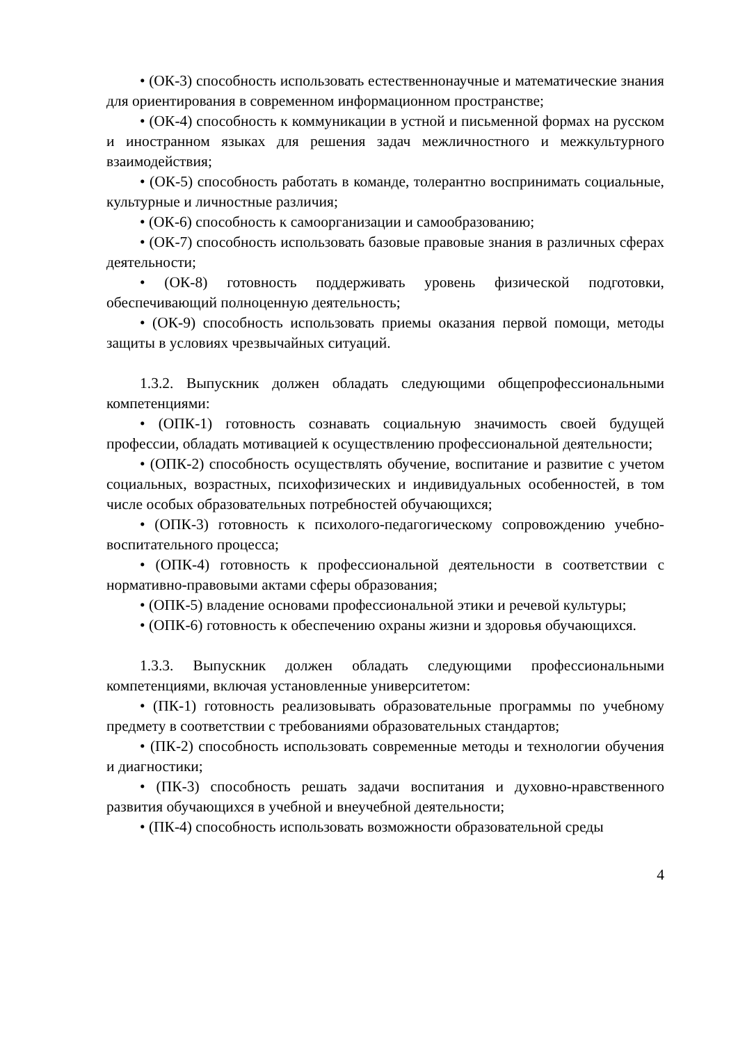• (ОК-3) способность использовать естественнонаучные и математические знания для ориентирования в современном информационном пространстве;
• (ОК-4) способность к коммуникации в устной и письменной формах на русском и иностранном языках для решения задач межличностного и межкультурного взаимодействия;
• (ОК-5) способность работать в команде, толерантно воспринимать социальные, культурные и личностные различия;
• (ОК-6) способность к самоорганизации и самообразованию;
• (ОК-7) способность использовать базовые правовые знания в различных сферах деятельности;
• (ОК-8) готовность поддерживать уровень физической подготовки, обеспечивающий полноценную деятельность;
• (ОК-9) способность использовать приемы оказания первой помощи, методы защиты в условиях чрезвычайных ситуаций.
1.3.2. Выпускник должен обладать следующими общепрофессиональными компетенциями:
• (ОПК-1) готовность сознавать социальную значимость своей будущей профессии, обладать мотивацией к осуществлению профессиональной деятельности;
• (ОПК-2) способность осуществлять обучение, воспитание и развитие с учетом социальных, возрастных, психофизических и индивидуальных особенностей, в том числе особых образовательных потребностей обучающихся;
• (ОПК-3) готовность к психолого-педагогическому сопровождению учебно-воспитательного процесса;
• (ОПК-4) готовность к профессиональной деятельности в соответствии с нормативно-правовыми актами сферы образования;
• (ОПК-5) владение основами профессиональной этики и речевой культуры;
• (ОПК-6) готовность к обеспечению охраны жизни и здоровья обучающихся.
1.3.3. Выпускник должен обладать следующими профессиональными компетенциями, включая установленные университетом:
• (ПК-1) готовность реализовывать образовательные программы по учебному предмету в соответствии с требованиями образовательных стандартов;
• (ПК-2) способность использовать современные методы и технологии обучения и диагностики;
• (ПК-3) способность решать задачи воспитания и духовно-нравственного развития обучающихся в учебной и внеучебной деятельности;
• (ПК-4) способность использовать возможности образовательной среды
4